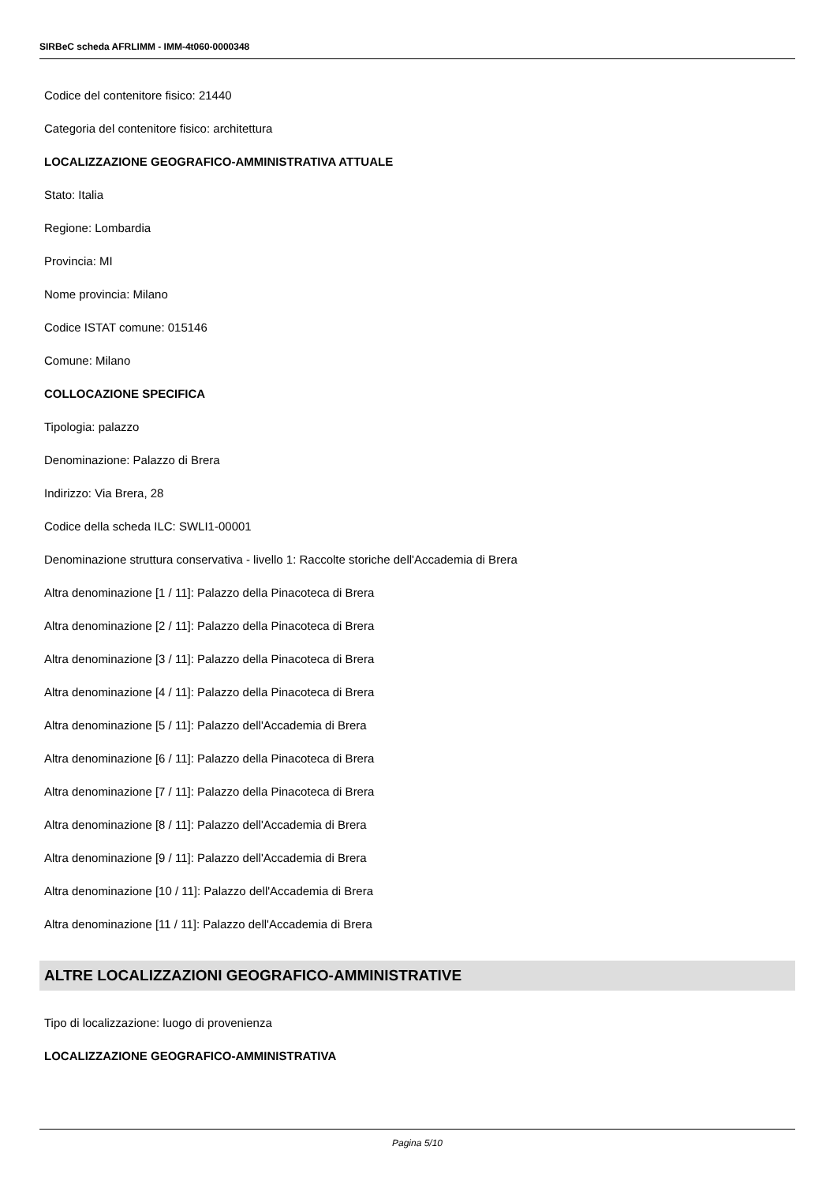SIRBeC scheda AFRLIMM - IMM-4t060-0000348
Codice del contenitore fisico: 21440
Categoria del contenitore fisico: architettura
LOCALIZZAZIONE GEOGRAFICO-AMMINISTRATIVA ATTUALE
Stato: Italia
Regione: Lombardia
Provincia: MI
Nome provincia: Milano
Codice ISTAT comune: 015146
Comune: Milano
COLLOCAZIONE SPECIFICA
Tipologia: palazzo
Denominazione: Palazzo di Brera
Indirizzo: Via Brera, 28
Codice della scheda ILC: SWLI1-00001
Denominazione struttura conservativa - livello 1: Raccolte storiche dell'Accademia di Brera
Altra denominazione [1 / 11]: Palazzo della Pinacoteca di Brera
Altra denominazione [2 / 11]: Palazzo della Pinacoteca di Brera
Altra denominazione [3 / 11]: Palazzo della Pinacoteca di Brera
Altra denominazione [4 / 11]: Palazzo della Pinacoteca di Brera
Altra denominazione [5 / 11]: Palazzo dell'Accademia di Brera
Altra denominazione [6 / 11]: Palazzo della Pinacoteca di Brera
Altra denominazione [7 / 11]: Palazzo della Pinacoteca di Brera
Altra denominazione [8 / 11]: Palazzo dell'Accademia di Brera
Altra denominazione [9 / 11]: Palazzo dell'Accademia di Brera
Altra denominazione [10 / 11]: Palazzo dell'Accademia di Brera
Altra denominazione [11 / 11]: Palazzo dell'Accademia di Brera
ALTRE LOCALIZZAZIONI GEOGRAFICO-AMMINISTRATIVE
Tipo di localizzazione: luogo di provenienza
LOCALIZZAZIONE GEOGRAFICO-AMMINISTRATIVA
Pagina 5/10